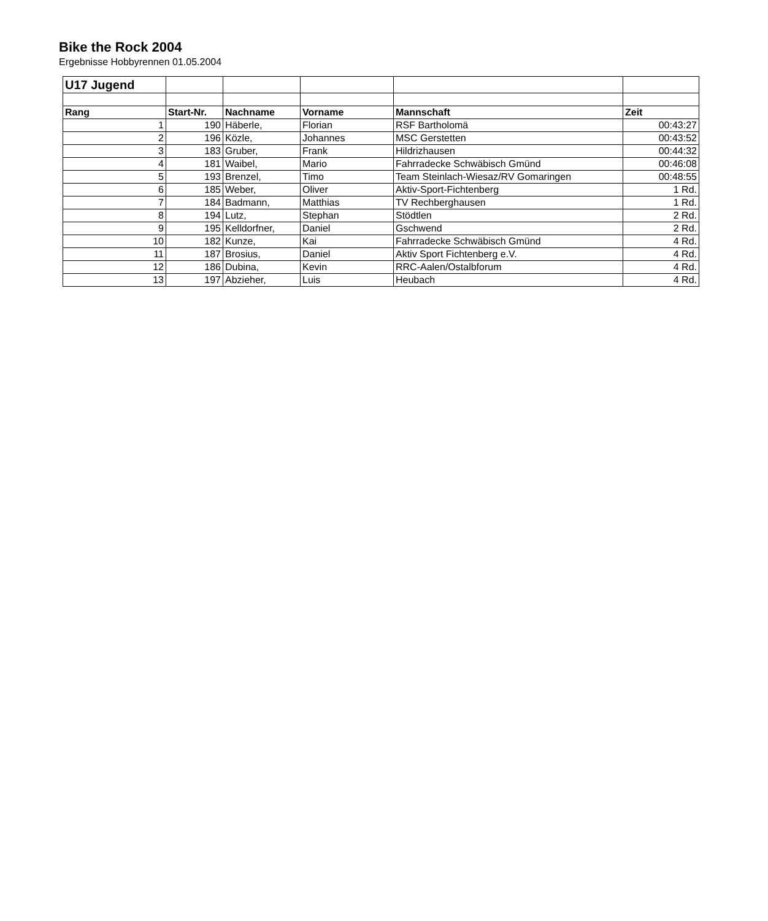Bike the Rock 2004
Ergebnisse Hobbyrennen 01.05.2004
| U17 Jugend | | | | | |
| Rang | Start-Nr. | Nachname | Vorname | Mannschaft | Zeit |
| 1 | 190 | Häberle, | Florian | RSF Bartholomä | 00:43:27 |
| 2 | 196 | Közle, | Johannes | MSC Gerstetten | 00:43:52 |
| 3 | 183 | Gruber, | Frank | Hildrizhausen | 00:44:32 |
| 4 | 181 | Waibel, | Mario | Fahrradecke Schwäbisch Gmünd | 00:46:08 |
| 5 | 193 | Brenzel, | Timo | Team Steinlach-Wiesaz/RV Gomaringen | 00:48:55 |
| 6 | 185 | Weber, | Oliver | Aktiv-Sport-Fichtenberg | 1 Rd. |
| 7 | 184 | Badmann, | Matthias | TV Rechberghausen | 1 Rd. |
| 8 | 194 | Lutz, | Stephan | Stödtlen | 2 Rd. |
| 9 | 195 | Kelldorfner, | Daniel | Gschwend | 2 Rd. |
| 10 | 182 | Kunze, | Kai | Fahrradecke Schwäbisch Gmünd | 4 Rd. |
| 11 | 187 | Brosius, | Daniel | Aktiv Sport Fichtenberg e.V. | 4 Rd. |
| 12 | 186 | Dubina, | Kevin | RRC-Aalen/Ostalbforum | 4 Rd. |
| 13 | 197 | Abzieher, | Luis | Heubach | 4 Rd. |